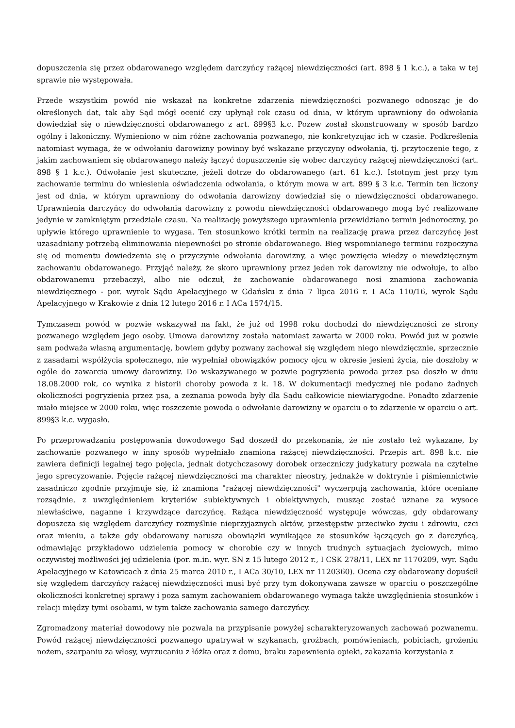dopuszczenia się przez obdarowanego względem darczyńcy rażącej niewdzięczności (art. 898 § 1 k.c.), a taka w tej sprawie nie występowała.
Przede wszystkim powód nie wskazał na konkretne zdarzenia niewdzięczności pozwanego odnosząc je do określonych dat, tak aby Sąd mógł ocenić czy upłynął rok czasu od dnia, w którym uprawniony do odwołania dowiedział się o niewdzięczności obdarowanego z art. 899§3 k.c. Pozew został skonstruowany w sposób bardzo ogólny i lakoniczny. Wymieniono w nim różne zachowania pozwanego, nie konkretyzując ich w czasie. Podkreślenia natomiast wymaga, że w odwołaniu darowizny powinny być wskazane przyczyny odwołania, tj. przytoczenie tego, z jakim zachowaniem się obdarowanego należy łączyć dopuszczenie się wobec darczyńcy rażącej niewdzięczności (art. 898 § 1 k.c.). Odwołanie jest skuteczne, jeżeli dotrze do obdarowanego (art. 61 k.c.). Istotnym jest przy tym zachowanie terminu do wniesienia oświadczenia odwołania, o którym mowa w art. 899 § 3 k.c. Termin ten liczony jest od dnia, w którym uprawniony do odwołania darowizny dowiedział się o niewdzięczności obdarowanego. Uprawnienia darczyńcy do odwołania darowizny z powodu niewdzięczności obdarowanego mogą być realizowane jedynie w zamkniętym przedziale czasu. Na realizację powyższego uprawnienia przewidziano termin jednoroczny, po upływie którego uprawnienie to wygasa. Ten stosunkowo krótki termin na realizację prawa przez darczyńcę jest uzasadniany potrzebą eliminowania niepewności po stronie obdarowanego. Bieg wspomnianego terminu rozpoczyna się od momentu dowiedzenia się o przyczynie odwołania darowizny, a więc powzięcia wiedzy o niewdzięcznym zachowaniu obdarowanego. Przyjąć należy, że skoro uprawniony przez jeden rok darowizny nie odwołuje, to albo obdarowanemu przebaczył, albo nie odczuł, że zachowanie obdarowanego nosi znamiona zachowania niewdzięcznego - por. wyrok Sądu Apelacyjnego w Gdańsku z dnia 7 lipca 2016 r. I ACa 110/16, wyrok Sądu Apelacyjnego w Krakowie z dnia 12 lutego 2016 r. I ACa 1574/15.
Tymczasem powód w pozwie wskazywał na fakt, że już od 1998 roku dochodzi do niewdzięczności ze strony pozwanego względem jego osoby. Umowa darowizny została natomiast zawarta w 2000 roku. Powód już w pozwie sam podważa własną argumentację, bowiem gdyby pozwany zachował się względem niego niewdzięcznie, sprzecznie z zasadami współżycia społecznego, nie wypełniał obowiązków pomocy ojcu w okresie jesieni życia, nie doszłoby w ogóle do zawarcia umowy darowizny. Do wskazywanego w pozwie pogryzienia powoda przez psa doszło w dniu 18.08.2000 rok, co wynika z historii choroby powoda z k. 18. W dokumentacji medycznej nie podano żadnych okoliczności pogryzienia przez psa, a zeznania powoda były dla Sądu całkowicie niewiarygodne. Ponadto zdarzenie miało miejsce w 2000 roku, więc roszczenie powoda o odwołanie darowizny w oparciu o to zdarzenie w oparciu o art. 899§3 k.c. wygasło.
Po przeprowadzaniu postępowania dowodowego Sąd doszedł do przekonania, że nie zostało też wykazane, by zachowanie pozwanego w inny sposób wypełniało znamiona rażącej niewdzięczności. Przepis art. 898 k.c. nie zawiera definicji legalnej tego pojęcia, jednak dotychczasowy dorobek orzeczniczy judykatury pozwala na czytelne jego sprecyzowanie. Pojęcie rażącej niewdzięczności ma charakter nieostry, jednakże w doktrynie i piśmiennictwie zasadniczo zgodnie przyjmuje się, iż znamiona "rażącej niewdzięczności" wyczerpują zachowania, które oceniane rozsądnie, z uwzględnieniem kryteriów subiektywnych i obiektywnych, musząc zostać uznane za wysoce niewłaściwe, naganne i krzywdzące darczyńcę. Rażąca niewdzięczność występuje wówczas, gdy obdarowany dopuszcza się względem darczyńcy rozmyślnie nieprzyjaznych aktów, przestępstw przeciwko życiu i zdrowiu, czci oraz mieniu, a także gdy obdarowany narusza obowiązki wynikające ze stosunków łączących go z darczyńcą, odmawiając przykładowo udzielenia pomocy w chorobie czy w innych trudnych sytuacjach życiowych, mimo oczywistej możliwości jej udzielenia (por. m.in. wyr. SN z 15 lutego 2012 r., I CSK 278/11, LEX nr 1170209, wyr. Sądu Apelacyjnego w Katowicach z dnia 25 marca 2010 r., I ACa 30/10, LEX nr 1120360). Ocena czy obdarowany dopuścił się względem darczyńcy rażącej niewdzięczności musi być przy tym dokonywana zawsze w oparciu o poszczególne okoliczności konkretnej sprawy i poza samym zachowaniem obdarowanego wymaga także uwzględnienia stosunków i relacji między tymi osobami, w tym także zachowania samego darczyńcy.
Zgromadzony materiał dowodowy nie pozwala na przypisanie powyżej scharakteryzowanych zachowań pozwanemu. Powód rażącej niewdzięczności pozwanego upatrywał w szykanach, groźbach, pomówieniach, pobiciach, grożeniu nożem, szarpaniu za włosy, wyrzucaniu z łóżka oraz z domu, braku zapewnienia opieki, zakazania korzystania z